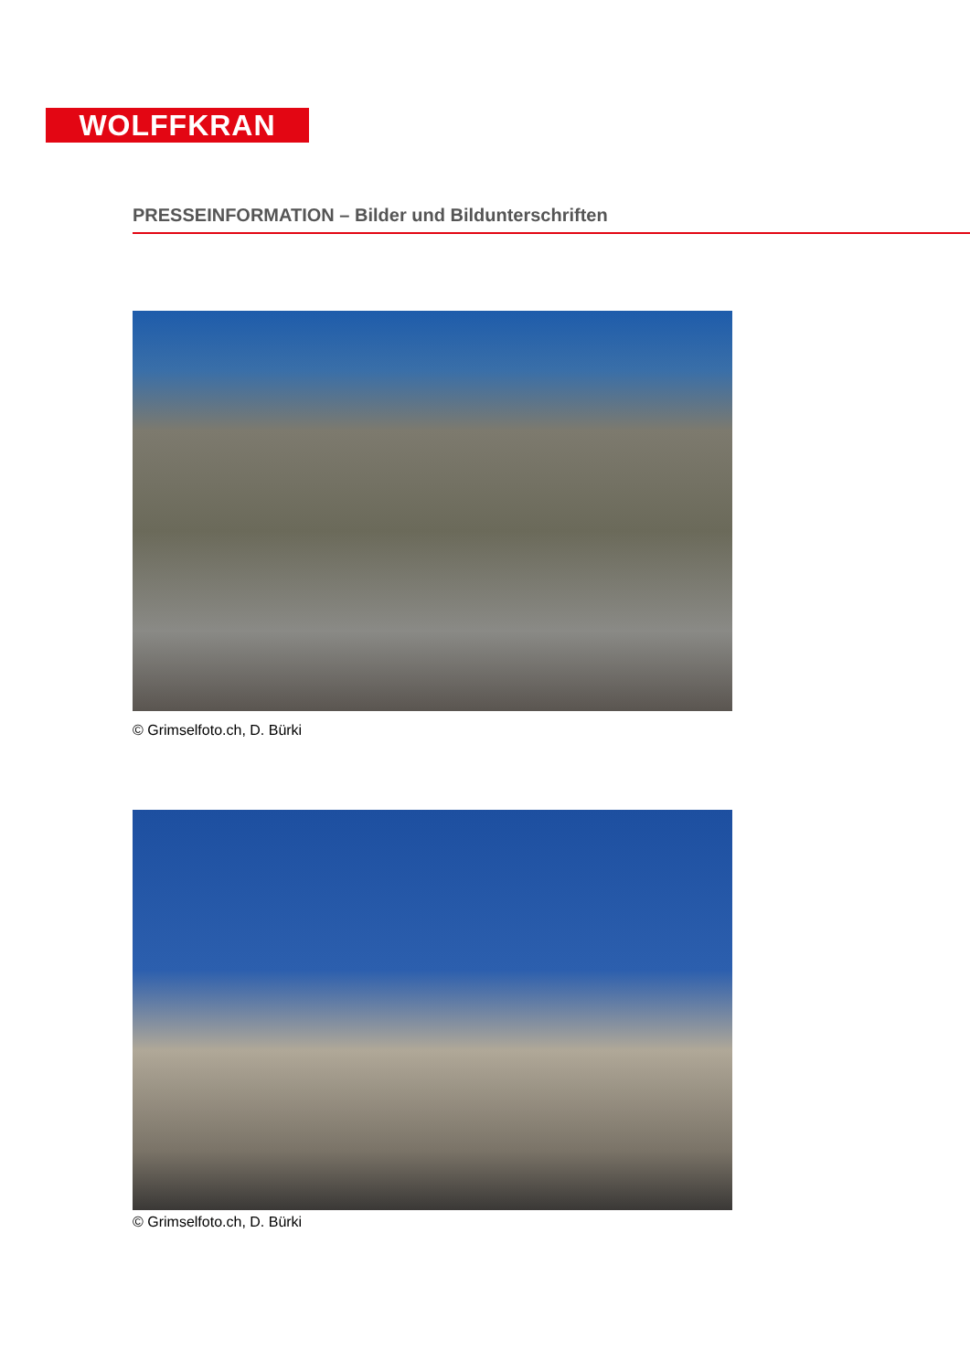WOLFFKRAN
PRESSEINFORMATION – Bilder und Bildunterschriften
© Grimselfoto.ch, D. Bürki
© Grimselfoto.ch, D. Bürki